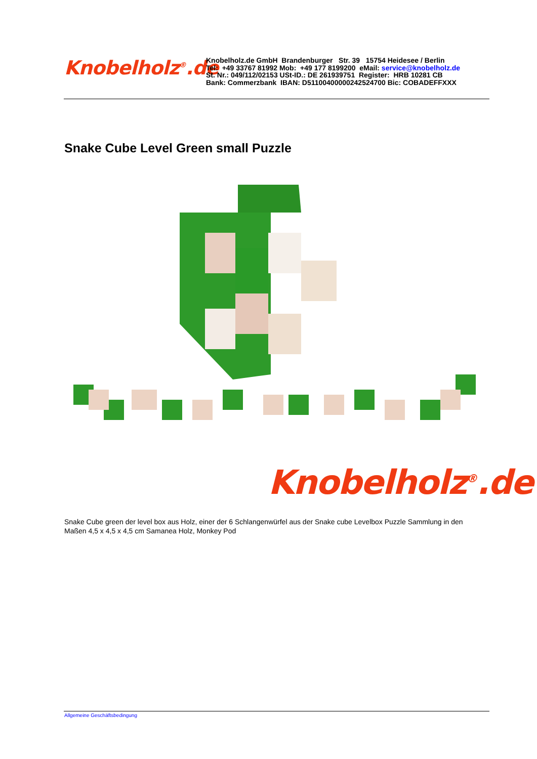Knobelholz<sup>®</sup>.de
Knobelholz.de GmbH Brandenburger Str. 39 15754 Heidesee / Berlin
Tel: +49 33767 81992 Mob: +49 177 8199200 eMail: service@knobelholz.de
St. Nr.: 049/112/02153 USt-ID.: DE 261939751 Register: HRB 10281 CB
Bank: Commerzbank IBAN: D51100400000242524700 Bic: COBADEFFXXX
Snake Cube Level Green small Puzzle
Knobelholz<sup>®</sup>.de
Snake Cube green der level box aus Holz, einer der 6 Schlangenwürfel aus der Snake cube Levelbox Puzzle Sammlung in den Maßen 4,5 x 4,5 x 4,5 cm Samanea Holz, Monkey Pod
Allgemeine Geschäftsbedingung